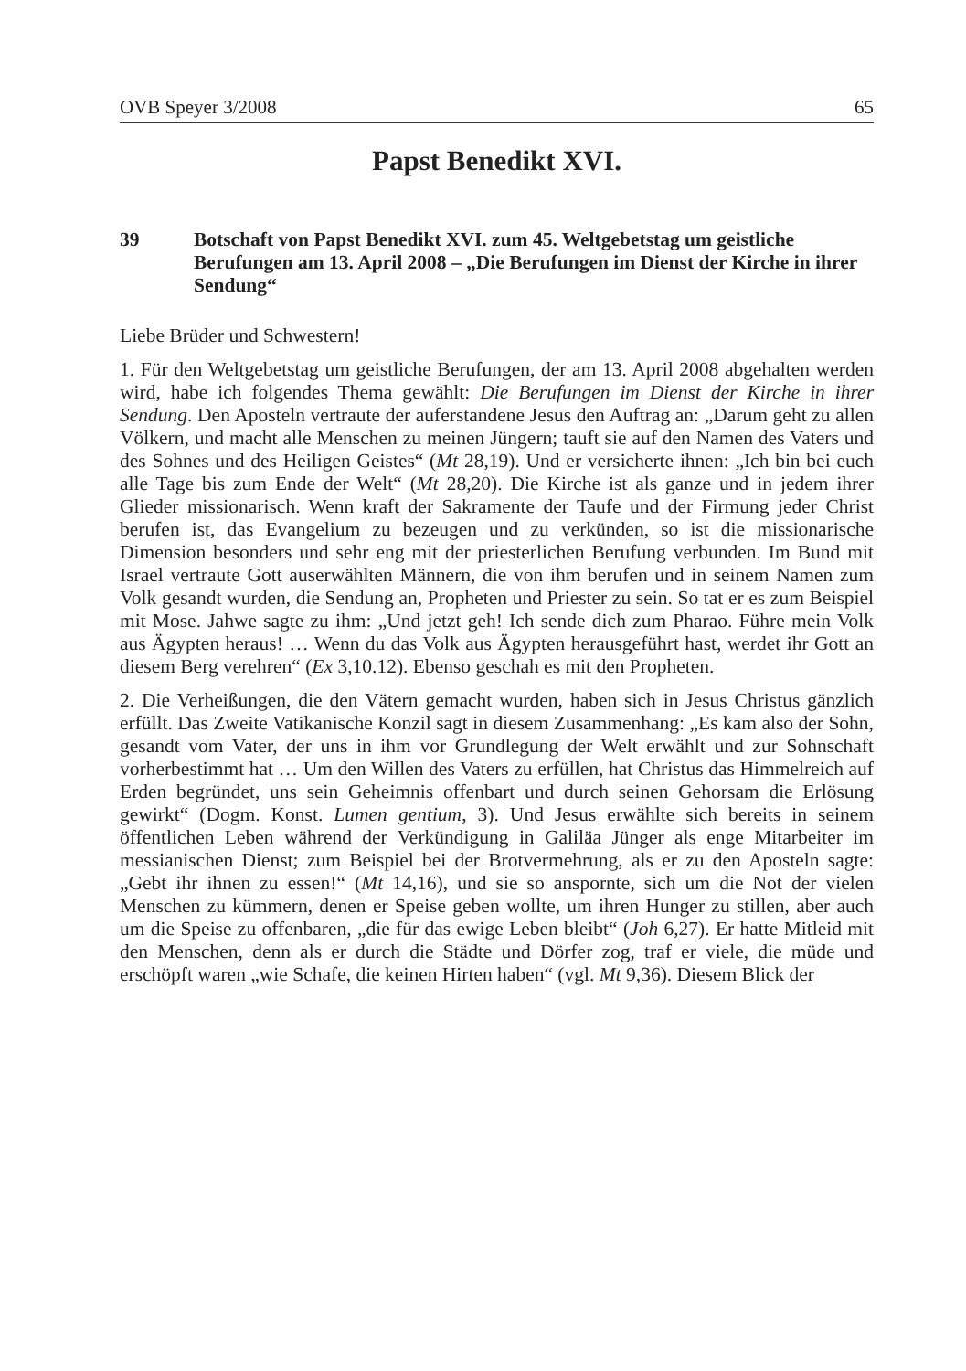OVB Speyer 3/2008 65
Papst Benedikt XVI.
39 Botschaft von Papst Benedikt XVI. zum 45. Weltgebetstag um geistliche Berufungen am 13. April 2008 – „Die Berufungen im Dienst der Kirche in ihrer Sendung“
Liebe Brüder und Schwestern!
1. Für den Weltgebetstag um geistliche Berufungen, der am 13. April 2008 abgehalten werden wird, habe ich folgendes Thema gewählt: Die Berufungen im Dienst der Kirche in ihrer Sendung. Den Aposteln vertraute der auferstandene Jesus den Auftrag an: „Darum geht zu allen Völkern, und macht alle Menschen zu meinen Jüngern; tauft sie auf den Namen des Vaters und des Sohnes und des Heiligen Geistes“ (Mt 28,19). Und er versicherte ihnen: „Ich bin bei euch alle Tage bis zum Ende der Welt“ (Mt 28,20). Die Kirche ist als ganze und in jedem ihrer Glieder missionarisch. Wenn kraft der Sakramente der Taufe und der Firmung jeder Christ berufen ist, das Evangelium zu bezeugen und zu verkünden, so ist die missionarische Dimension besonders und sehr eng mit der priesterlichen Berufung verbunden. Im Bund mit Israel vertraute Gott auserwählten Männern, die von ihm berufen und in seinem Namen zum Volk gesandt wurden, die Sendung an, Propheten und Priester zu sein. So tat er es zum Beispiel mit Mose. Jahwe sagte zu ihm: „Und jetzt geh! Ich sende dich zum Pharao. Führe mein Volk aus Ägypten heraus! … Wenn du das Volk aus Ägypten herausgeführt hast, werdet ihr Gott an diesem Berg verehren“ (Ex 3,10.12). Ebenso geschah es mit den Propheten.
2. Die Verheißungen, die den Vätern gemacht wurden, haben sich in Jesus Christus gänzlich erfüllt. Das Zweite Vatikanische Konzil sagt in diesem Zusammenhang: „Es kam also der Sohn, gesandt vom Vater, der uns in ihm vor Grundlegung der Welt erwählt und zur Sohnschaft vorherbestimmt hat … Um den Willen des Vaters zu erfüllen, hat Christus das Himmelreich auf Erden begründet, uns sein Geheimnis offenbart und durch seinen Gehorsam die Erlösung gewirkt“ (Dogm. Konst. Lumen gentium, 3). Und Jesus erwählte sich bereits in seinem öffentlichen Leben während der Verkündigung in Galiläa Jünger als enge Mitarbeiter im messianischen Dienst; zum Beispiel bei der Brotvermehrung, als er zu den Aposteln sagte: „Gebt ihr ihnen zu essen!“ (Mt 14,16), und sie so anspornte, sich um die Not der vielen Menschen zu kümmern, denen er Speise geben wollte, um ihren Hunger zu stillen, aber auch um die Speise zu offenbaren, „die für das ewige Leben bleibt“ (Joh 6,27). Er hatte Mitleid mit den Menschen, denn als er durch die Städte und Dörfer zog, traf er viele, die müde und erschöpft waren „wie Schafe, die keinen Hirten haben“ (vgl. Mt 9,36). Diesem Blick der